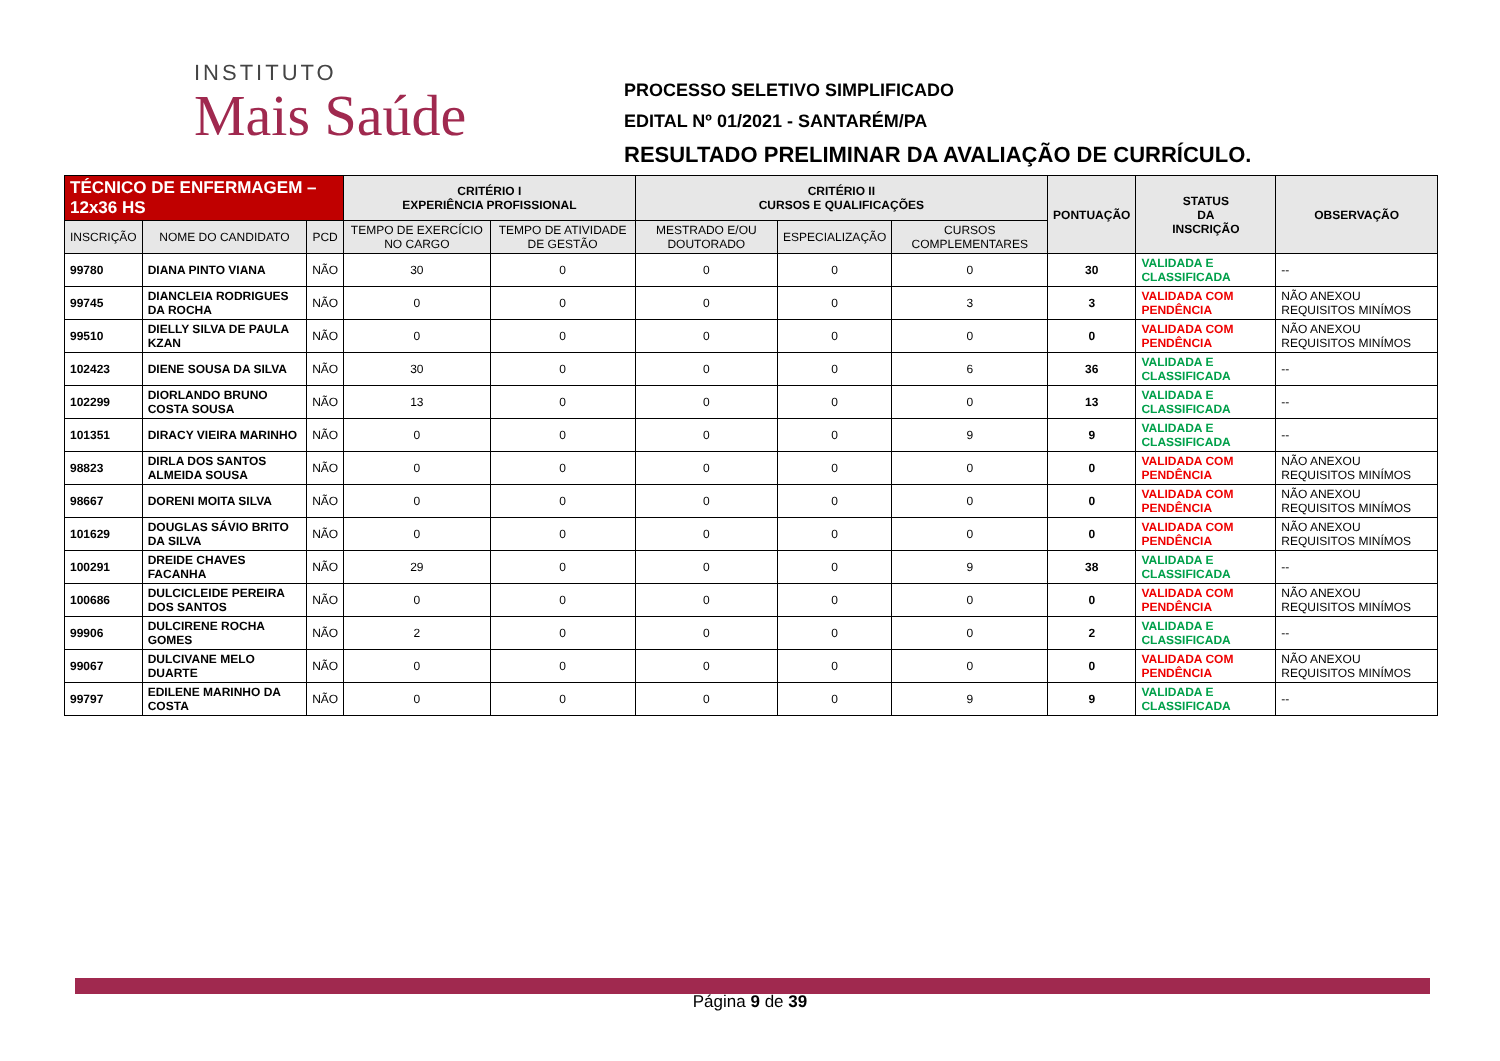INSTITUTO
Mais Saúde
PROCESSO SELETIVO SIMPLIFICADO
EDITAL Nº 01/2021 - SANTARÉM/PA
RESULTADO PRELIMINAR DA AVALIAÇÃO DE CURRÍCULO.
| TÉCNICO DE ENFERMAGEM – 12x36 HS | | | CRITÉRIO I EXPERIÊNCIA PROFISSIONAL | | CRITÉRIO II CURSOS E QUALIFICAÇÕES | | | PONTUAÇÃO | STATUS DA INSCRIÇÃO | OBSERVAÇÃO |
| --- | --- | --- | --- | --- | --- | --- | --- | --- | --- | --- |
| INSCRIÇÃO | NOME DO CANDIDATO | PCD | TEMPO DE EXERCÍCIO NO CARGO | TEMPO DE ATIVIDADE DE GESTÃO | MESTRADO E/OU DOUTORADO | ESPECIALIZAÇÃO | CURSOS COMPLEMENTARES | | | |
| 99780 | DIANA PINTO VIANA | NÃO | 30 | 0 | 0 | 0 | 0 | 30 | VALIDADA E CLASSIFICADA | -- |
| 99745 | DIANCLEIA RODRIGUES DA ROCHA | NÃO | 0 | 0 | 0 | 0 | 3 | 3 | VALIDADA COM PENDÊNCIA | NÃO ANEXOU REQUISITOS MINÍMOS |
| 99510 | DIELLY SILVA DE PAULA KZAN | NÃO | 0 | 0 | 0 | 0 | 0 | 0 | VALIDADA COM PENDÊNCIA | NÃO ANEXOU REQUISITOS MINÍMOS |
| 102423 | DIENE SOUSA DA SILVA | NÃO | 30 | 0 | 0 | 0 | 6 | 36 | VALIDADA E CLASSIFICADA | -- |
| 102299 | DIORLANDO BRUNO COSTA SOUSA | NÃO | 13 | 0 | 0 | 0 | 0 | 13 | VALIDADA E CLASSIFICADA | -- |
| 101351 | DIRACY VIEIRA MARINHO | NÃO | 0 | 0 | 0 | 0 | 9 | 9 | VALIDADA E CLASSIFICADA | -- |
| 98823 | DIRLA DOS SANTOS ALMEIDA SOUSA | NÃO | 0 | 0 | 0 | 0 | 0 | 0 | VALIDADA COM PENDÊNCIA | NÃO ANEXOU REQUISITOS MINÍMOS |
| 98667 | DORENI MOITA SILVA | NÃO | 0 | 0 | 0 | 0 | 0 | 0 | VALIDADA COM PENDÊNCIA | NÃO ANEXOU REQUISITOS MINÍMOS |
| 101629 | DOUGLAS SÁVIO BRITO DA SILVA | NÃO | 0 | 0 | 0 | 0 | 0 | 0 | VALIDADA COM PENDÊNCIA | NÃO ANEXOU REQUISITOS MINÍMOS |
| 100291 | DREIDE CHAVES FACANHA | NÃO | 29 | 0 | 0 | 0 | 9 | 38 | VALIDADA E CLASSIFICADA | -- |
| 100686 | DULCICLEIDE PEREIRA DOS SANTOS | NÃO | 0 | 0 | 0 | 0 | 0 | 0 | VALIDADA COM PENDÊNCIA | NÃO ANEXOU REQUISITOS MINÍMOS |
| 99906 | DULCIRENE ROCHA GOMES | NÃO | 2 | 0 | 0 | 0 | 0 | 2 | VALIDADA E CLASSIFICADA | -- |
| 99067 | DULCIVANE MELO DUARTE | NÃO | 0 | 0 | 0 | 0 | 0 | 0 | VALIDADA COM PENDÊNCIA | NÃO ANEXOU REQUISITOS MINÍMOS |
| 99797 | EDILENE MARINHO DA COSTA | NÃO | 0 | 0 | 0 | 0 | 9 | 9 | VALIDADA E CLASSIFICADA | -- |
Página 9 de 39